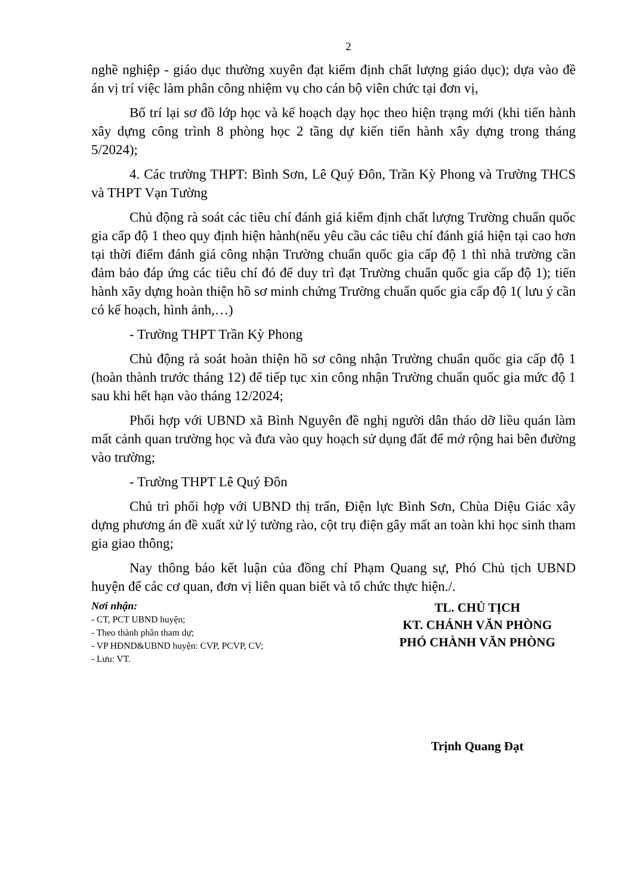2
nghề nghiệp - giáo dục thường xuyên đạt kiểm định chất lượng giáo dục); dựa vào đề án vị trí việc làm phân công nhiệm vụ cho cán bộ viên chức tại đơn vị,
Bố trí lại sơ đồ lớp học và kế hoạch dạy học theo hiện trạng mới (khi tiến hành xây dựng công trình 8 phòng học 2 tầng dự kiến tiến hành xây dựng trong tháng 5/2024);
4. Các trường THPT: Bình Sơn, Lê Quý Đôn, Trần Kỳ Phong và Trường THCS và THPT Vạn Tường
Chủ động rà soát các tiêu chí đánh giá kiểm định chất lượng Trường chuẩn quốc gia cấp độ 1 theo quy định hiện hành(nếu yêu cầu các tiêu chí đánh giá hiện tại cao hơn tại thời điểm đánh giá công nhận Trường chuẩn quốc gia cấp độ 1 thì nhà trường cần đảm bảo đáp ứng các tiêu chí đó để duy trì đạt Trường chuẩn quốc gia cấp độ 1); tiến hành xây dựng hoàn thiện hồ sơ minh chứng Trường chuẩn quốc gia cấp độ 1( lưu ý cần có kế hoạch, hình ảnh,…)
- Trường THPT Trần Kỳ Phong
Chủ động rà soát hoàn thiện hồ sơ công nhận Trường chuẩn quốc gia cấp độ 1 (hoàn thành trước tháng 12) để tiếp tục xin công nhận Trường chuẩn quốc gia mức độ 1 sau khi hết hạn vào tháng 12/2024;
Phối hợp với UBND xã Bình Nguyên đề nghị người dân tháo dỡ liều quán làm mất cảnh quan trường học và đưa vào quy hoạch sử dụng đất để mở rộng hai bên đường vào trường;
- Trường THPT Lê Quý Đôn
Chủ trì phối hợp với UBND thị trấn, Điện lực Bình Sơn, Chùa Diệu Giác xây dựng phương án đề xuất xử lý tường rào, cột trụ điện gây mất an toàn khi học sinh tham gia giao thông;
Nay thông báo kết luận của đồng chí Phạm Quang sự, Phó Chủ tịch UBND huyện để các cơ quan, đơn vị liên quan biết và tổ chức thực hiện./.
Nơi nhận:
- CT, PCT UBND huyện;
- Theo thành phần tham dự;
- VP HĐND&UBND huyện: CVP, PCVP, CV;
- Lưu: VT.
TL. CHỦ TỊCH
KT. CHÁNH VĂN PHÒNG
PHÓ CHÀNH VĂN PHÒNG
Trịnh Quang Đạt